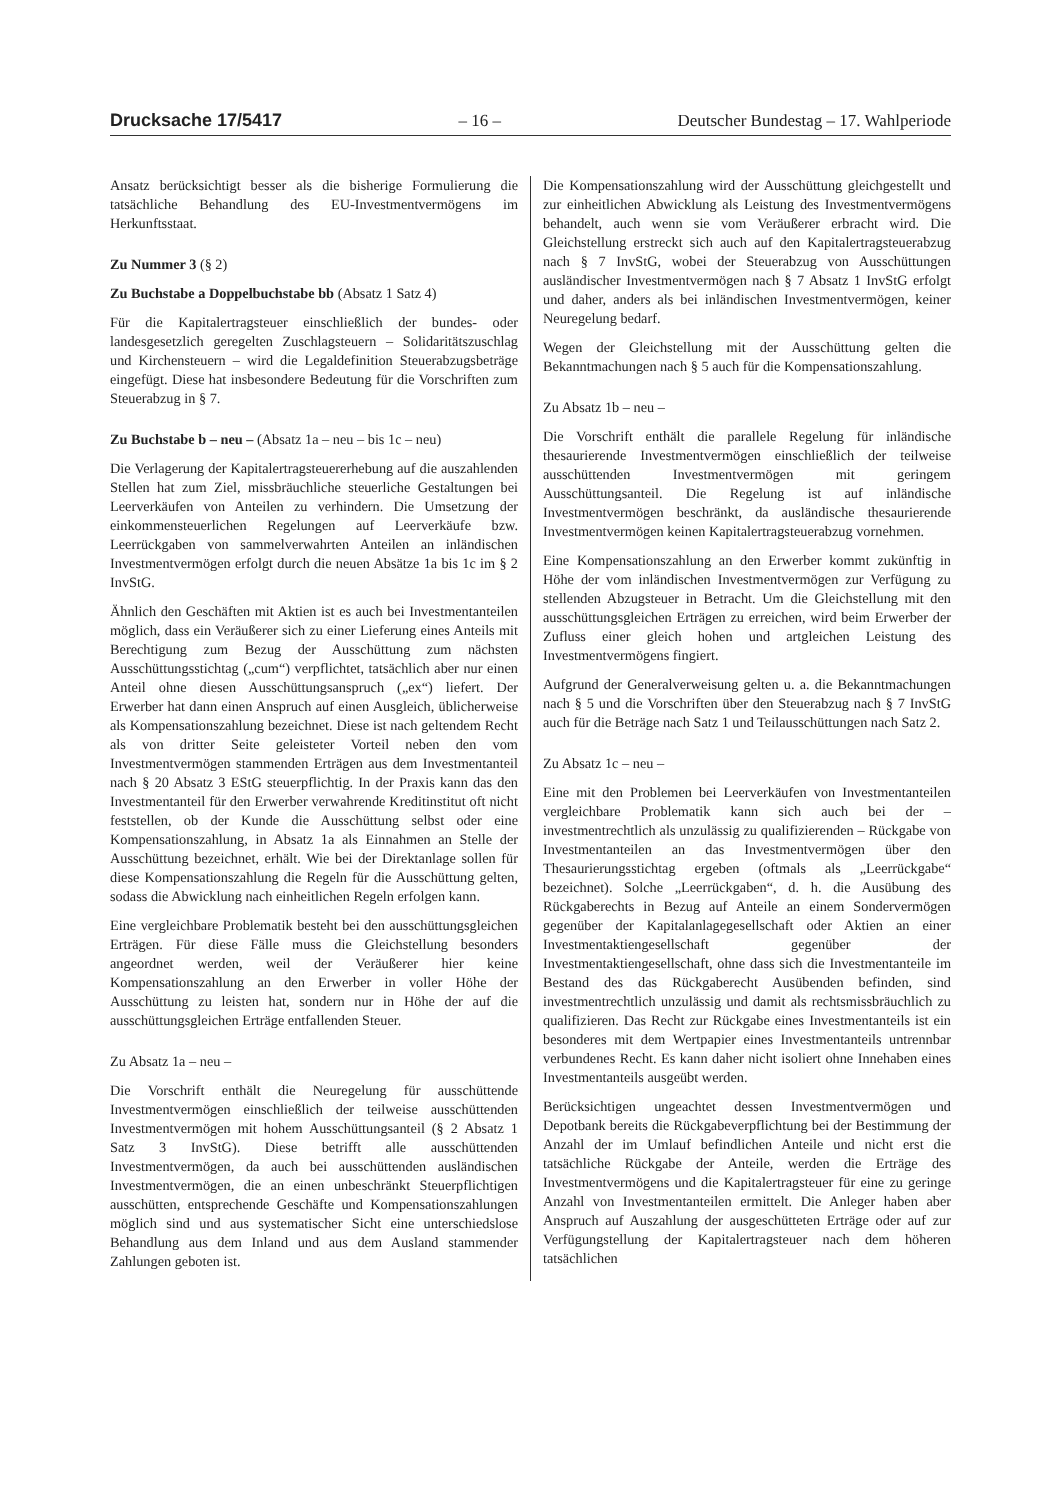Drucksache 17/5417 – 16 – Deutscher Bundestag – 17. Wahlperiode
Ansatz berücksichtigt besser als die bisherige Formulierung die tatsächliche Behandlung des EU-Investmentvermögens im Herkunftsstaat.
Zu Nummer 3 (§ 2)
Zu Buchstabe a Doppelbuchstabe bb (Absatz 1 Satz 4)
Für die Kapitalertragsteuer einschließlich der bundes- oder landesgesetzlich geregelten Zuschlagsteuern – Solidaritätszuschlag und Kirchensteuern – wird die Legaldefinition Steuerabzugsbeträge eingefügt. Diese hat insbesondere Bedeutung für die Vorschriften zum Steuerabzug in § 7.
Zu Buchstabe b – neu – (Absatz 1a – neu – bis 1c – neu)
Die Verlagerung der Kapitalertragsteuererhebung auf die auszahlenden Stellen hat zum Ziel, missbräuchliche steuerliche Gestaltungen bei Leerverkäufen von Anteilen zu verhindern. Die Umsetzung der einkommensteuerlichen Regelungen auf Leerverkäufe bzw. Leerrückgaben von sammelverwahrten Anteilen an inländischen Investmentvermögen erfolgt durch die neuen Absätze 1a bis 1c im § 2 InvStG.
Ähnlich den Geschäften mit Aktien ist es auch bei Investmentanteilen möglich, dass ein Veräußerer sich zu einer Lieferung eines Anteils mit Berechtigung zum Bezug der Ausschüttung zum nächsten Ausschüttungsstichtag („cum“) verpflichtet, tatsächlich aber nur einen Anteil ohne diesen Ausschüttungsanspruch („ex“) liefert. Der Erwerber hat dann einen Anspruch auf einen Ausgleich, üblicherweise als Kompensationszahlung bezeichnet. Diese ist nach geltendem Recht als von dritter Seite geleisteter Vorteil neben den vom Investmentvermögen stammenden Erträgen aus dem Investmentanteil nach § 20 Absatz 3 EStG steuerpflichtig. In der Praxis kann das den Investmentanteil für den Erwerber verwahrende Kreditinstitut oft nicht feststellen, ob der Kunde die Ausschüttung selbst oder eine Kompensationszahlung, in Absatz 1a als Einnahmen an Stelle der Ausschüttung bezeichnet, erhält. Wie bei der Direktanlage sollen für diese Kompensationszahlung die Regeln für die Ausschüttung gelten, sodass die Abwicklung nach einheitlichen Regeln erfolgen kann.
Eine vergleichbare Problematik besteht bei den ausschüttungsgleichen Erträgen. Für diese Fälle muss die Gleichstellung besonders angeordnet werden, weil der Veräußerer hier keine Kompensationszahlung an den Erwerber in voller Höhe der Ausschüttung zu leisten hat, sondern nur in Höhe der auf die ausschüttungsgleichen Erträge entfallenden Steuer.
Zu Absatz 1a – neu –
Die Vorschrift enthält die Neuregelung für ausschüttende Investmentvermögen einschließlich der teilweise ausschüttenden Investmentvermögen mit hohem Ausschüttungsanteil (§ 2 Absatz 1 Satz 3 InvStG). Diese betrifft alle ausschüttenden Investmentvermögen, da auch bei ausschüttenden ausländischen Investmentvermögen, die an einen unbeschränkt Steuerpflichtigen ausschütten, entsprechende Geschäfte und Kompensationszahlungen möglich sind und aus systematischer Sicht eine unterschiedslose Behandlung aus dem Inland und aus dem Ausland stammender Zahlungen geboten ist.
Die Kompensationszahlung wird der Ausschüttung gleichgestellt und zur einheitlichen Abwicklung als Leistung des Investmentvermögens behandelt, auch wenn sie vom Veräußerer erbracht wird. Die Gleichstellung erstreckt sich auch auf den Kapitalertragsteuerabzug nach § 7 InvStG, wobei der Steuerabzug von Ausschüttungen ausländischer Investmentvermögen nach § 7 Absatz 1 InvStG erfolgt und daher, anders als bei inländischen Investmentvermögen, keiner Neuregelung bedarf.
Wegen der Gleichstellung mit der Ausschüttung gelten die Bekanntmachungen nach § 5 auch für die Kompensationszahlung.
Zu Absatz 1b – neu –
Die Vorschrift enthält die parallele Regelung für inländische thesaurierende Investmentvermögen einschließlich der teilweise ausschüttenden Investmentvermögen mit geringem Ausschüttungsanteil. Die Regelung ist auf inländische Investmentvermögen beschränkt, da ausländische thesaurierende Investmentvermögen keinen Kapitalertragsteuerabzug vornehmen.
Eine Kompensationszahlung an den Erwerber kommt zukünftig in Höhe der vom inländischen Investmentvermögen zur Verfügung zu stellenden Abzugsteuer in Betracht. Um die Gleichstellung mit den ausschüttungsgleichen Erträgen zu erreichen, wird beim Erwerber der Zufluss einer gleich hohen und artgleichen Leistung des Investmentvermögens fingiert.
Aufgrund der Generalverweisung gelten u. a. die Bekanntmachungen nach § 5 und die Vorschriften über den Steuerabzug nach § 7 InvStG auch für die Beträge nach Satz 1 und Teilausschüttungen nach Satz 2.
Zu Absatz 1c – neu –
Eine mit den Problemen bei Leerverkäufen von Investmentanteilen vergleichbare Problematik kann sich auch bei der – investmentrechtlich als unzulässig zu qualifizierenden – Rückgabe von Investmentanteilen an das Investmentvermögen über den Thesaurierungsstichtag ergeben (oftmals als „Leerrückgabe“ bezeichnet). Solche „Leerrückgaben“, d. h. die Ausübung des Rückgaberechts in Bezug auf Anteile an einem Sondervermögen gegenüber der Kapitalanlagegesellschaft oder Aktien an einer Investmentaktiengesellschaft gegenüber der Investmentaktiengesellschaft, ohne dass sich die Investmentanteile im Bestand des das Rückgaberecht Ausübenden befinden, sind investmentrechtlich unzulässig und damit als rechtsmissbräuchlich zu qualifizieren. Das Recht zur Rückgabe eines Investmentanteils ist ein besonderes mit dem Wertpapier eines Investmentanteils untrennbar verbundenes Recht. Es kann daher nicht isoliert ohne Innehaben eines Investmentanteils ausgeübt werden.
Berücksichtigen ungeachtet dessen Investmentvermögen und Depotbank bereits die Rückgabeverpflichtung bei der Bestimmung der Anzahl der im Umlauf befindlichen Anteile und nicht erst die tatsächliche Rückgabe der Anteile, werden die Erträge des Investmentvermögens und die Kapitalertragsteuer für eine zu geringe Anzahl von Investmentanteilen ermittelt. Die Anleger haben aber Anspruch auf Auszahlung der ausgeschütteten Erträge oder auf zur Verfügungstellung der Kapitalertragsteuer nach dem höheren tatsächlichen